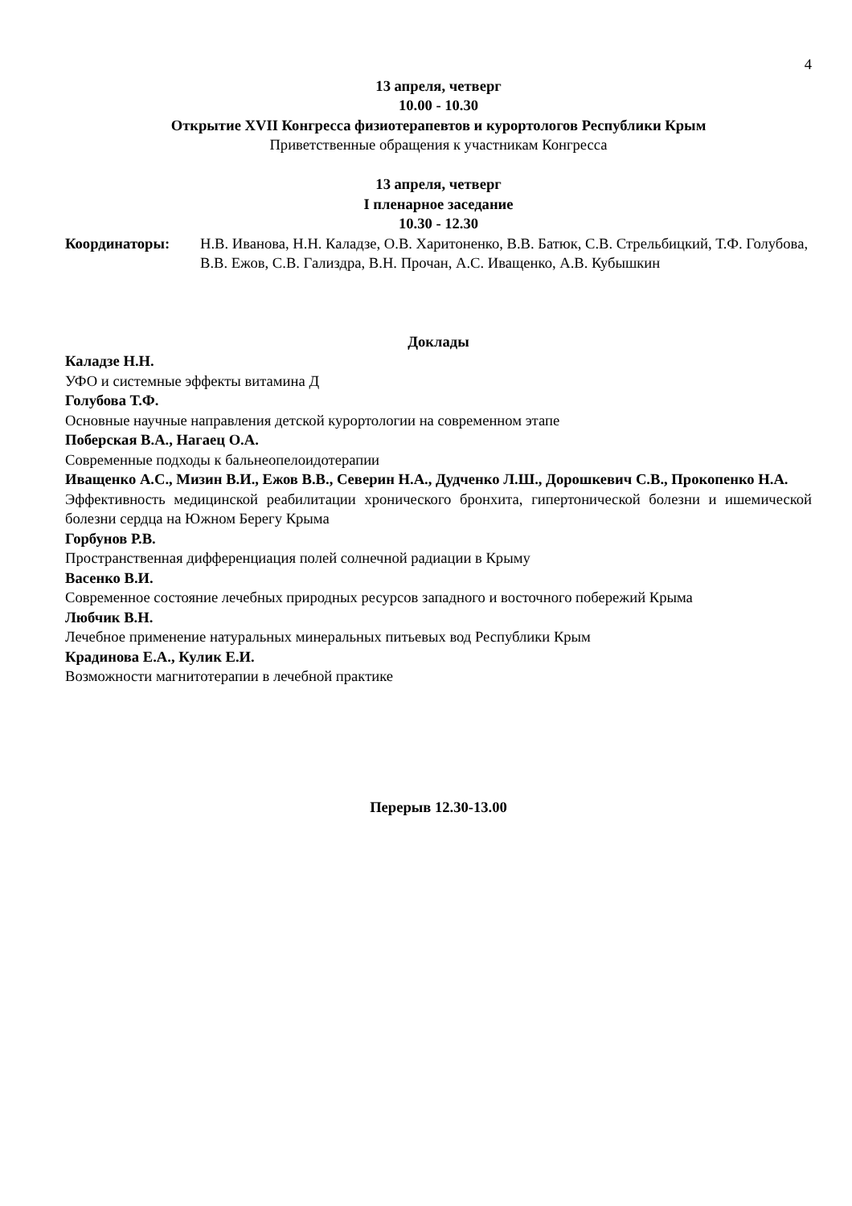4
13 апреля, четверг
10.00 - 10.30
Открытие XVII Конгресса физиотерапевтов и курортологов Республики Крым
Приветственные обращения к участникам Конгресса
13 апреля, четверг
I пленарное заседание
10.30 - 12.30
Координаторы: Н.В. Иванова, Н.Н. Каладзе, О.В. Харитоненко, В.В. Батюк, С.В. Стрельбицкий, Т.Ф. Голубова, В.В. Ежов, С.В. Гализдра, В.Н. Прочан, А.С. Иващенко, А.В. Кубышкин
Доклады
Каладзе Н.Н.
УФО и системные эффекты витамина Д
Голубова Т.Ф.
Основные научные направления детской курортологии на современном этапе
Поберская В.А., Нагаец О.А.
Современные подходы к бальнеопелоидотерапии
Иващенко А.С., Мизин В.И., Ежов В.В., Северин Н.А., Дудченко Л.Ш., Дорошкевич С.В., Прокопенко Н.А.
Эффективность медицинской реабилитации хронического бронхита, гипертонической болезни и ишемической болезни сердца на Южном Берегу Крыма
Горбунов Р.В.
Пространственная дифференциация полей солнечной радиации в Крыму
Васенко В.И.
Современное состояние лечебных природных ресурсов западного и восточного побережий Крыма
Любчик В.Н.
Лечебное применение натуральных минеральных питьевых вод Республики Крым
Крадинова Е.А., Кулик Е.И.
Возможности магнитотерапии в лечебной практике
Перерыв 12.30-13.00